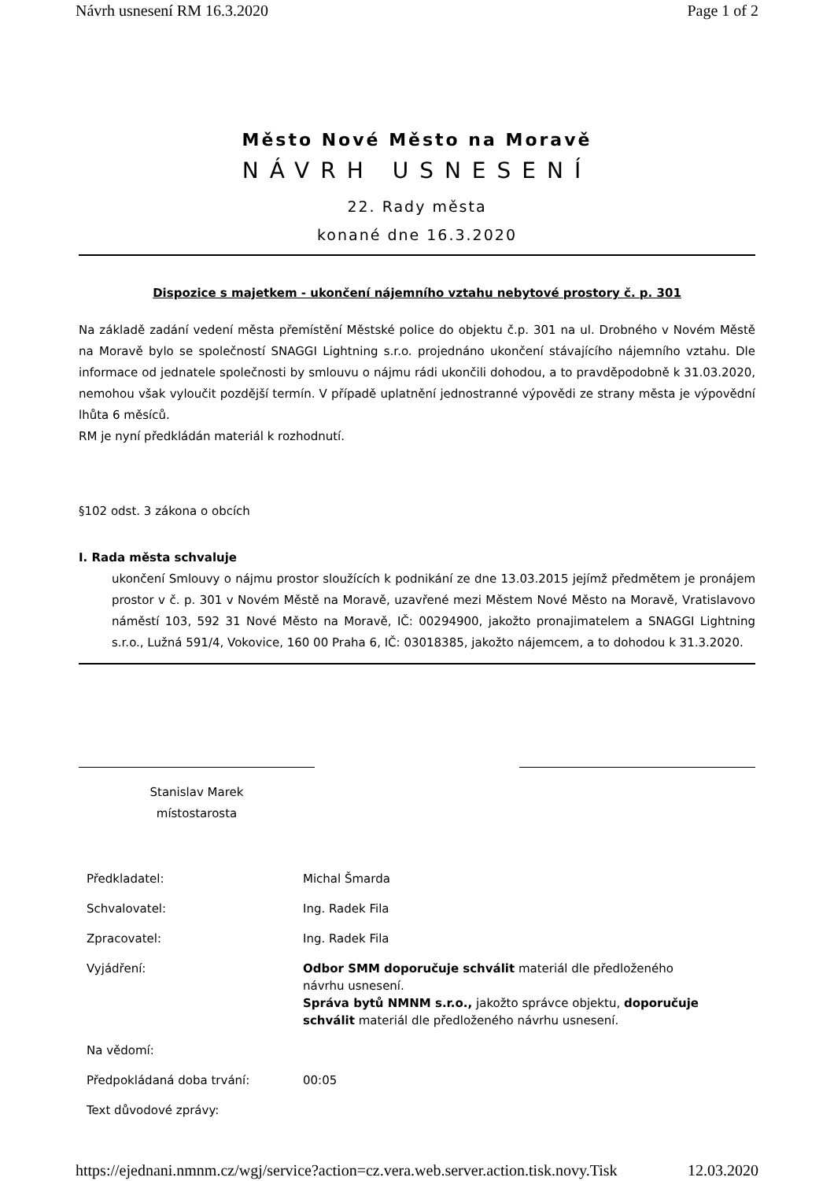Návrh usnesení RM 16.3.2020 Page 1 of 2
Město Nové Město na Moravě
NÁVRH USNESENÍ
22. Rady města
konané dne 16.3.2020
Dispozice s majetkem - ukončení nájemního vztahu nebytové prostory č. p. 301
Na základě zadání vedení města přemístění Městské police do objektu č.p. 301 na ul. Drobného v Novém Městě na Moravě bylo se společností SNAGGI Lightning s.r.o. projednáno ukončení stávajícího nájemního vztahu. Dle informace od jednatele společnosti by smlouvu o nájmu rádi ukončili dohodou, a to pravděpodobně k 31.03.2020, nemohou však vyloučit pozdější termín. V případě uplatnění jednostranné výpovědi ze strany města je výpovědní lhůta 6 měsíců.
RM je nyní předkládán materiál k rozhodnutí.
§102 odst. 3 zákona o obcích
I. Rada města schvaluje
ukončení Smlouvy o nájmu prostor sloužících k podnikání ze dne 13.03.2015 jejímž předmětem je pronájem prostor v č. p. 301 v Novém Městě na Moravě, uzavřené mezi Městem Nové Město na Moravě, Vratislavovo náměstí 103, 592 31 Nové Město na Moravě, IČ: 00294900, jakožto pronajimatelem a SNAGGI Lightning s.r.o., Lužná 591/4, Vokovice, 160 00 Praha 6, IČ: 03018385, jakožto nájemcem, a to dohodou k 31.3.2020.
Stanislav Marek
místostarosta
| Předkladatel: | Michal Šmarda |
| Schvalovatel: | Ing. Radek Fila |
| Zpracovatel: | Ing. Radek Fila |
| Vyjádření: | Odbor SMM doporučuje schválit materiál dle předloženého návrhu usnesení. Správa bytů NMNM s.r.o., jakožto správce objektu, doporučuje schválit materiál dle předloženého návrhu usnesení. |
| Na vědomí: | |
| Předpokládaná doba trvání: | 00:05 |
| Text důvodové zprávy: | |
https://ejednani.nmnm.cz/wgj/service?action=cz.vera.web.server.action.tisk.novy.Tisk 12.03.2020